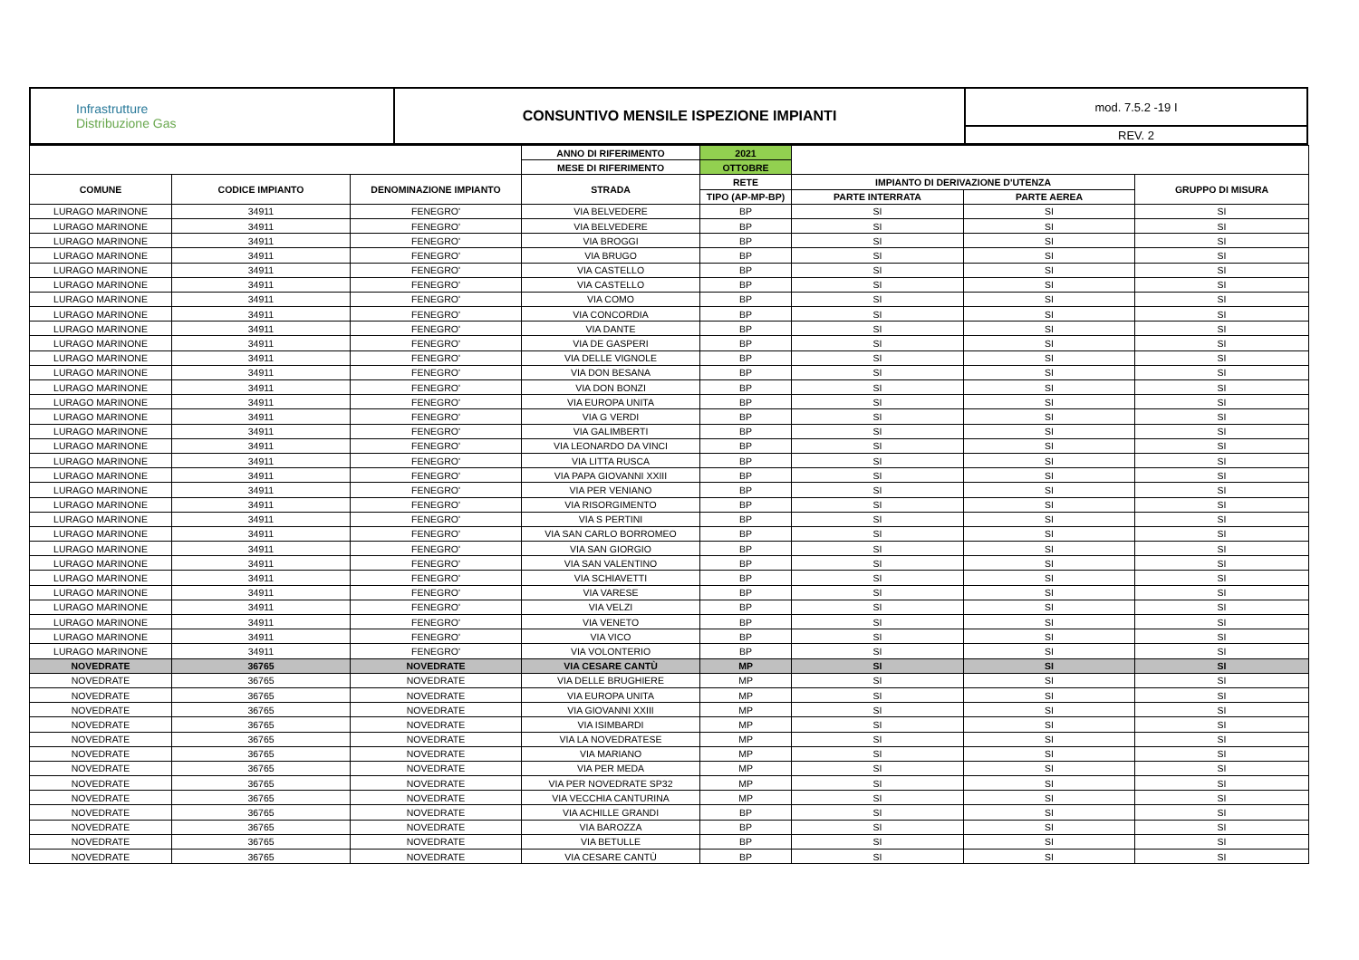| Infrastrutture Distribuzione Gas | CONSUNTIVO MENSILE ISPEZIONE IMPIANTI | mod. 7.5.2 -19 I |
| | | REV. 2 |
| | | | ANNO DI RIFERIMENTO | 2021 | | | |
| | | | MESE DI RIFERIMENTO | OTTOBRE | | | |
| COMUNE | CODICE IMPIANTO | DENOMINAZIONE IMPIANTO | STRADA | RETE | IMPIANTO DI DERIVAZIONE D'UTENZA | | GRUPPO DI MISURA |
| | | | | TIPO (AP-MP-BP) | PARTE INTERRATA | PARTE AEREA | |
| LURAGO MARINONE | 34911 | FENEGRO' | VIA BELVEDERE | BP | SI | SI | SI |
| LURAGO MARINONE | 34911 | FENEGRO' | VIA BELVEDERE | BP | SI | SI | SI |
| LURAGO MARINONE | 34911 | FENEGRO' | VIA BROGGI | BP | SI | SI | SI |
| LURAGO MARINONE | 34911 | FENEGRO' | VIA BRUGO | BP | SI | SI | SI |
| LURAGO MARINONE | 34911 | FENEGRO' | VIA CASTELLO | BP | SI | SI | SI |
| LURAGO MARINONE | 34911 | FENEGRO' | VIA CASTELLO | BP | SI | SI | SI |
| LURAGO MARINONE | 34911 | FENEGRO' | VIA COMO | BP | SI | SI | SI |
| LURAGO MARINONE | 34911 | FENEGRO' | VIA CONCORDIA | BP | SI | SI | SI |
| LURAGO MARINONE | 34911 | FENEGRO' | VIA DANTE | BP | SI | SI | SI |
| LURAGO MARINONE | 34911 | FENEGRO' | VIA DE GASPERI | BP | SI | SI | SI |
| LURAGO MARINONE | 34911 | FENEGRO' | VIA DELLE VIGNOLE | BP | SI | SI | SI |
| LURAGO MARINONE | 34911 | FENEGRO' | VIA DON BESANA | BP | SI | SI | SI |
| LURAGO MARINONE | 34911 | FENEGRO' | VIA DON BONZI | BP | SI | SI | SI |
| LURAGO MARINONE | 34911 | FENEGRO' | VIA EUROPA UNITA | BP | SI | SI | SI |
| LURAGO MARINONE | 34911 | FENEGRO' | VIA G VERDI | BP | SI | SI | SI |
| LURAGO MARINONE | 34911 | FENEGRO' | VIA GALIMBERTI | BP | SI | SI | SI |
| LURAGO MARINONE | 34911 | FENEGRO' | VIA LEONARDO DA VINCI | BP | SI | SI | SI |
| LURAGO MARINONE | 34911 | FENEGRO' | VIA LITTA RUSCA | BP | SI | SI | SI |
| LURAGO MARINONE | 34911 | FENEGRO' | VIA PAPA GIOVANNI XXIII | BP | SI | SI | SI |
| LURAGO MARINONE | 34911 | FENEGRO' | VIA PER VENIANO | BP | SI | SI | SI |
| LURAGO MARINONE | 34911 | FENEGRO' | VIA RISORGIMENTO | BP | SI | SI | SI |
| LURAGO MARINONE | 34911 | FENEGRO' | VIA S PERTINI | BP | SI | SI | SI |
| LURAGO MARINONE | 34911 | FENEGRO' | VIA SAN CARLO BORROMEO | BP | SI | SI | SI |
| LURAGO MARINONE | 34911 | FENEGRO' | VIA SAN GIORGIO | BP | SI | SI | SI |
| LURAGO MARINONE | 34911 | FENEGRO' | VIA SAN VALENTINO | BP | SI | SI | SI |
| LURAGO MARINONE | 34911 | FENEGRO' | VIA SCHIAVETTI | BP | SI | SI | SI |
| LURAGO MARINONE | 34911 | FENEGRO' | VIA VARESE | BP | SI | SI | SI |
| LURAGO MARINONE | 34911 | FENEGRO' | VIA VELZI | BP | SI | SI | SI |
| LURAGO MARINONE | 34911 | FENEGRO' | VIA VENETO | BP | SI | SI | SI |
| LURAGO MARINONE | 34911 | FENEGRO' | VIA VICO | BP | SI | SI | SI |
| LURAGO MARINONE | 34911 | FENEGRO' | VIA VOLONTERIO | BP | SI | SI | SI |
| NOVEDRATE | 36765 | NOVEDRATE | VIA CESARE CANTÙ | MP | SI | SI | SI |
| NOVEDRATE | 36765 | NOVEDRATE | VIA DELLE BRUGHIERE | MP | SI | SI | SI |
| NOVEDRATE | 36765 | NOVEDRATE | VIA EUROPA UNITA | MP | SI | SI | SI |
| NOVEDRATE | 36765 | NOVEDRATE | VIA GIOVANNI XXIII | MP | SI | SI | SI |
| NOVEDRATE | 36765 | NOVEDRATE | VIA ISIMBARDI | MP | SI | SI | SI |
| NOVEDRATE | 36765 | NOVEDRATE | VIA LA NOVEDRATESE | MP | SI | SI | SI |
| NOVEDRATE | 36765 | NOVEDRATE | VIA MARIANO | MP | SI | SI | SI |
| NOVEDRATE | 36765 | NOVEDRATE | VIA PER MEDA | MP | SI | SI | SI |
| NOVEDRATE | 36765 | NOVEDRATE | VIA PER NOVEDRATE SP32 | MP | SI | SI | SI |
| NOVEDRATE | 36765 | NOVEDRATE | VIA VECCHIA CANTURINA | MP | SI | SI | SI |
| NOVEDRATE | 36765 | NOVEDRATE | VIA ACHILLE GRANDI | BP | SI | SI | SI |
| NOVEDRATE | 36765 | NOVEDRATE | VIA BAROZZA | BP | SI | SI | SI |
| NOVEDRATE | 36765 | NOVEDRATE | VIA BETULLE | BP | SI | SI | SI |
| NOVEDRATE | 36765 | NOVEDRATE | VIA CESARE CANTÙ | BP | SI | SI | SI |